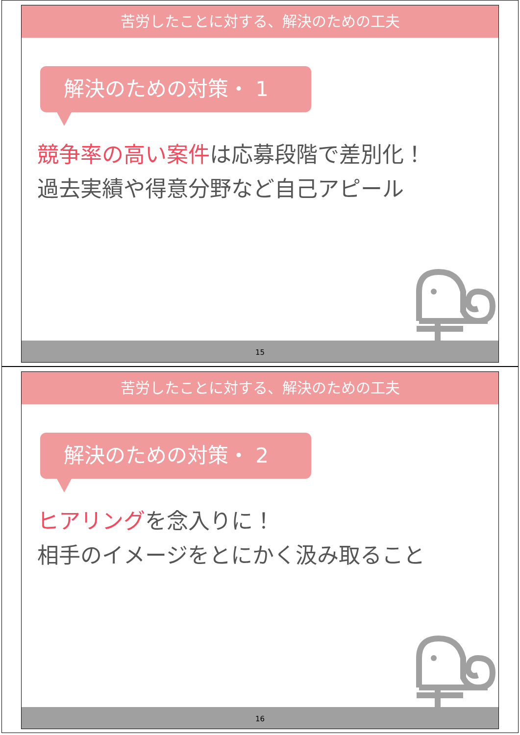苦労したことに対する、解決のための工夫
解決のための対策・ 1
競争率の高い案件は応募段階で差別化！
過去実績や得意分野など自己アピール
15
苦労したことに対する、解決のための工夫
解決のための対策・ 2
ヒアリングを念入りに！
相手のイメージをとにかく汲み取ること
16